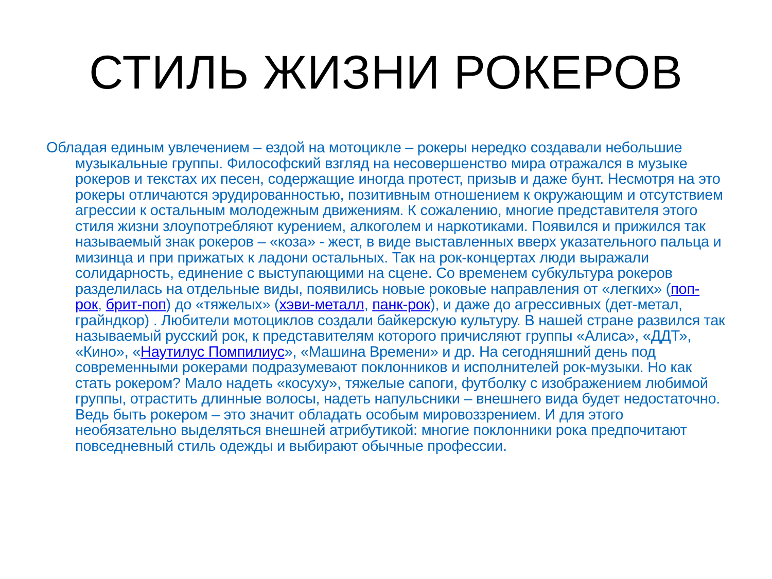СТИЛЬ ЖИЗНИ РОКЕРОВ
Обладая единым увлечением – ездой на мотоцикле – рокеры нередко создавали небольшие музыкальные группы. Философский взгляд на несовершенство мира отражался в музыке рокеров и текстах их песен, содержащие иногда протест, призыв и даже бунт. Несмотря на это рокеры отличаются эрудированностью, позитивным отношением к окружающим и отсутствием агрессии к остальным молодежным движениям. К сожалению, многие представителя этого стиля жизни злоупотребляют курением, алкоголем и наркотиками. Появился и прижился так называемый знак рокеров – «коза» - жест, в виде выставленных вверх указательного пальца и мизинца и при прижатых к ладони остальных. Так на рок-концертах люди выражали солидарность, единение с выступающими на сцене. Со временем субкультура рокеров разделилась на отдельные виды, появились новые роковые направления от «легких» (поп-рок, брит-поп) до «тяжелых» (хэви-металл, панк-рок), и даже до агрессивных (дет-метал, грайндкор) . Любители мотоциклов создали байкерскую культуру. В нашей стране развился так называемый русский рок, к представителям которого причисляют группы «Алиса», «ДДТ», «Кино», «Наутилус Помпилиус», «Машина Времени» и др. На сегодняшний день под современными рокерами подразумевают поклонников и исполнителей рок-музыки. Но как стать рокером? Мало надеть «косуху», тяжелые сапоги, футболку с изображением любимой группы, отрастить длинные волосы, надеть напульсники – внешнего вида будет недостаточно. Ведь быть рокером – это значит обладать особым мировоззрением. И для этого необязательно выделяться внешней атрибутикой: многие поклонники рока предпочитают повседневный стиль одежды и выбирают обычные професcии.